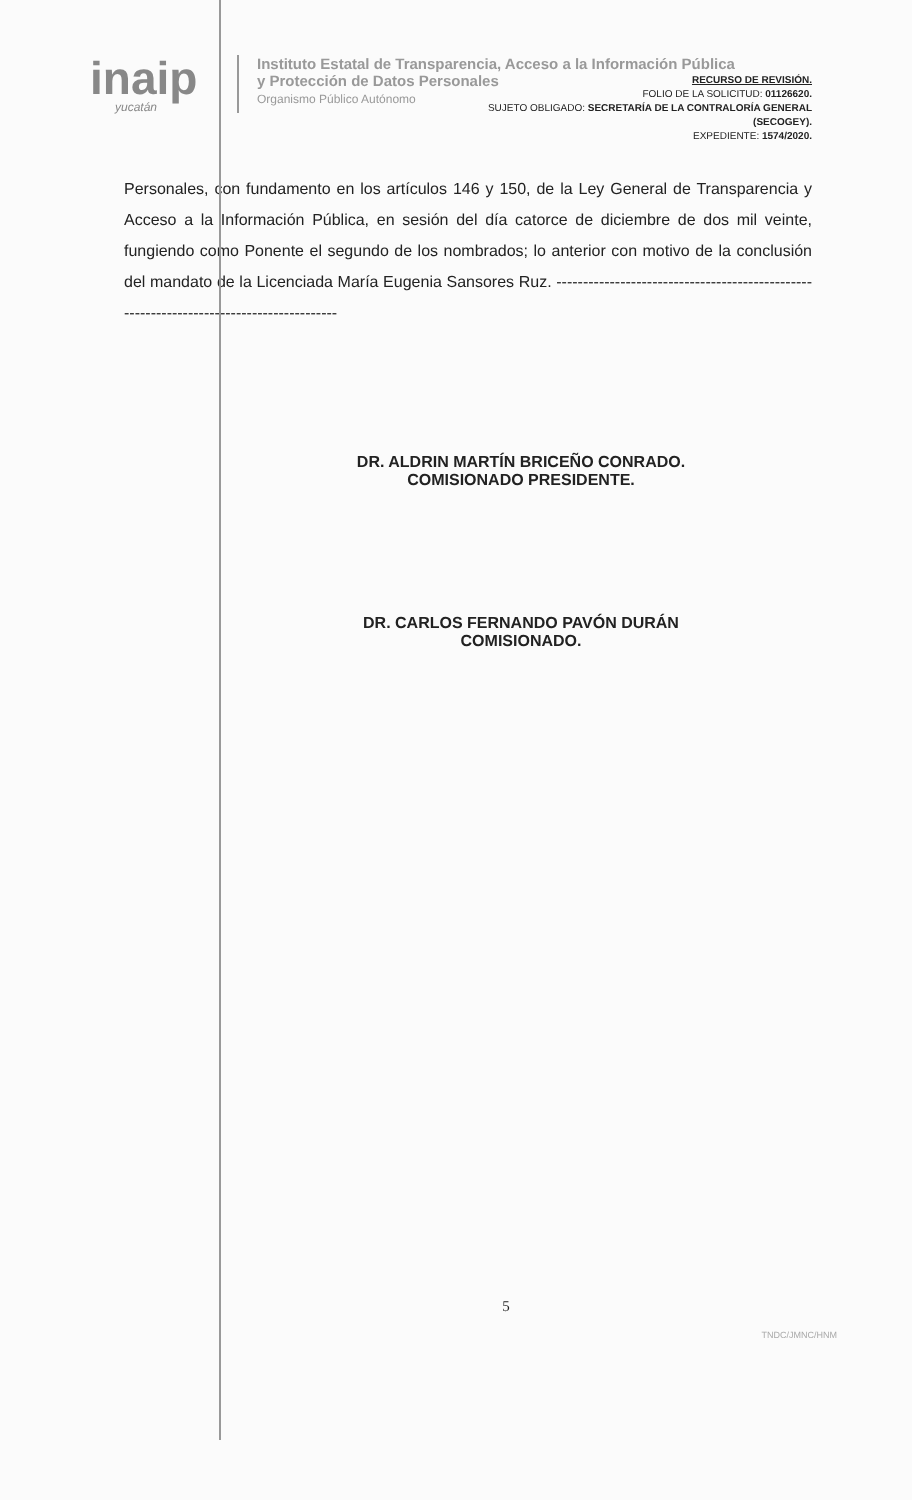inaip
yucatán
Instituto Estatal de Transparencia, Acceso a la Información Pública
y Protección de Datos Personales
Organismo Público Autónomo
RECURSO DE REVISIÓN.
FOLIO DE LA SOLICITUD: 01126620.
SUJETO OBLIGADO: SECRETARÍA DE LA CONTRALORÍA GENERAL
(SECOGEY).
EXPEDIENTE: 1574/2020.
Personales, con fundamento en los artículos 146 y 150, de la Ley General de Transparencia y Acceso a la Información Pública, en sesión del día catorce de diciembre de dos mil veinte, fungiendo como Ponente el segundo de los nombrados; lo anterior con motivo de la conclusión del mandato de la Licenciada María Eugenia Sansores Ruz. ----------------------------------------------------------------------------------------
DR. ALDRIN MARTÍN BRICEÑO CONRADO.
COMISIONADO PRESIDENTE.
DR. CARLOS FERNANDO PAVÓN DURÁN
COMISIONADO.
5
TNDC/JMNC/HNM